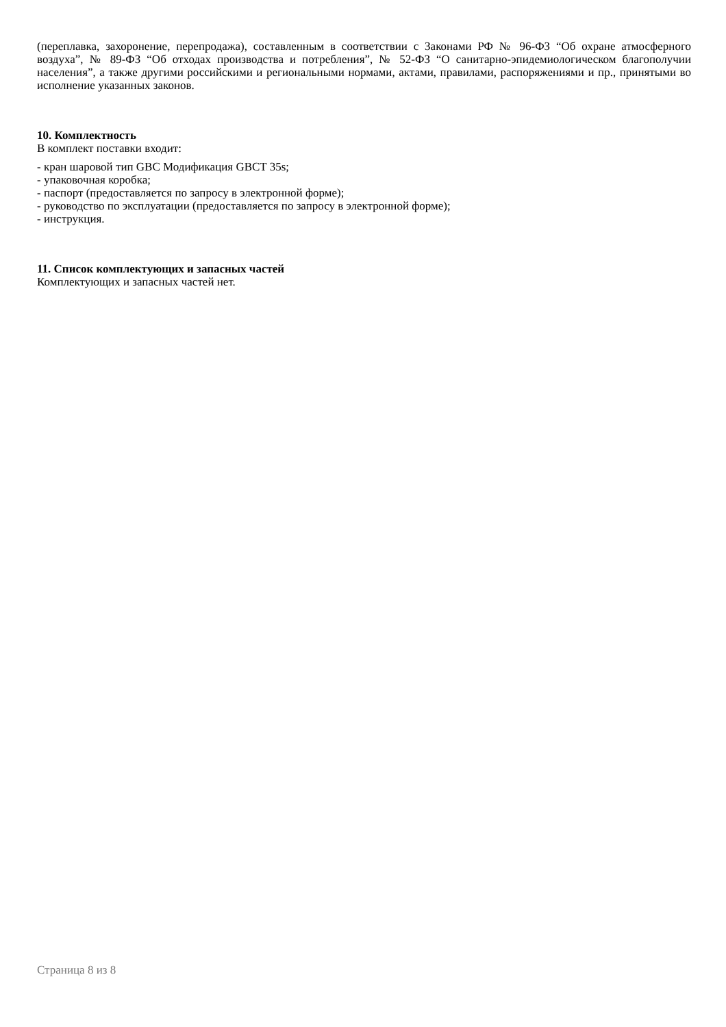(переплавка, захоронение, перепродажа), составленным в соответствии с Законами РФ № 96-ФЗ “Об охране атмосферного воздуха”, № 89-ФЗ “Об отходах производства и потребления”, № 52-ФЗ “О санитарно-эпидемиологическом благополучии населения”, а также другими российскими и региональными нормами, актами, правилами, распоряжениями и пр., принятыми во исполнение указанных законов.
10. Комплектность
В комплект поставки входит:
- кран шаровой тип GBC Модификация GBCT 35s;
- упаковочная коробка;
- паспорт (предоставляется по запросу в электронной форме);
- руководство по эксплуатации (предоставляется по запросу в электронной форме);
- инструкция.
11. Список комплектующих и запасных частей
Комплектующих и запасных частей нет.
Страница 8 из 8